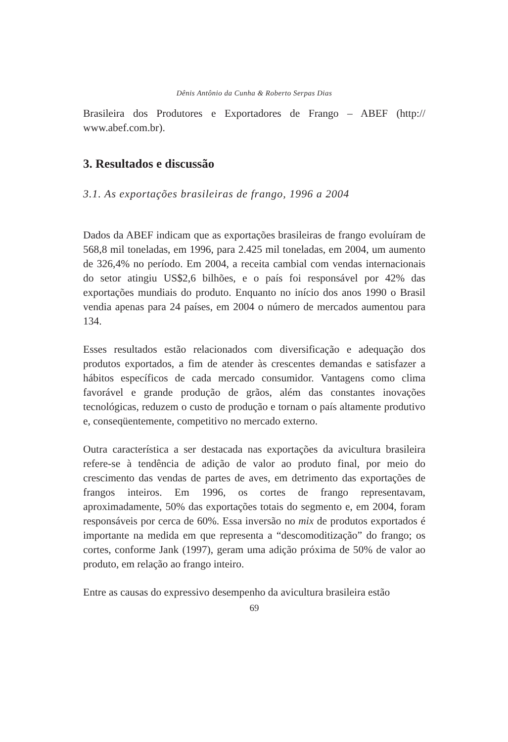Dênis Antônio da Cunha & Roberto Serpas Dias
Brasileira dos Produtores e Exportadores de Frango – ABEF (http:// www.abef.com.br).
3. Resultados e discussão
3.1. As exportações brasileiras de frango, 1996 a 2004
Dados da ABEF indicam que as exportações brasileiras de frango evoluíram de 568,8 mil toneladas, em 1996, para 2.425 mil toneladas, em 2004, um aumento de 326,4% no período. Em 2004, a receita cambial com vendas internacionais do setor atingiu US$2,6 bilhões, e o país foi responsável por 42% das exportações mundiais do produto. Enquanto no início dos anos 1990 o Brasil vendia apenas para 24 países, em 2004 o número de mercados aumentou para 134.
Esses resultados estão relacionados com diversificação e adequação dos produtos exportados, a fim de atender às crescentes demandas e satisfazer a hábitos específicos de cada mercado consumidor. Vantagens como clima favorável e grande produção de grãos, além das constantes inovações tecnológicas, reduzem o custo de produção e tornam o país altamente produtivo e, conseqüentemente, competitivo no mercado externo.
Outra característica a ser destacada nas exportações da avicultura brasileira refere-se à tendência de adição de valor ao produto final, por meio do crescimento das vendas de partes de aves, em detrimento das exportações de frangos inteiros. Em 1996, os cortes de frango representavam, aproximadamente, 50% das exportações totais do segmento e, em 2004, foram responsáveis por cerca de 60%. Essa inversão no mix de produtos exportados é importante na medida em que representa a “descomoditização” do frango; os cortes, conforme Jank (1997), geram uma adição próxima de 50% de valor ao produto, em relação ao frango inteiro.
Entre as causas do expressivo desempenho da avicultura brasileira estão
69